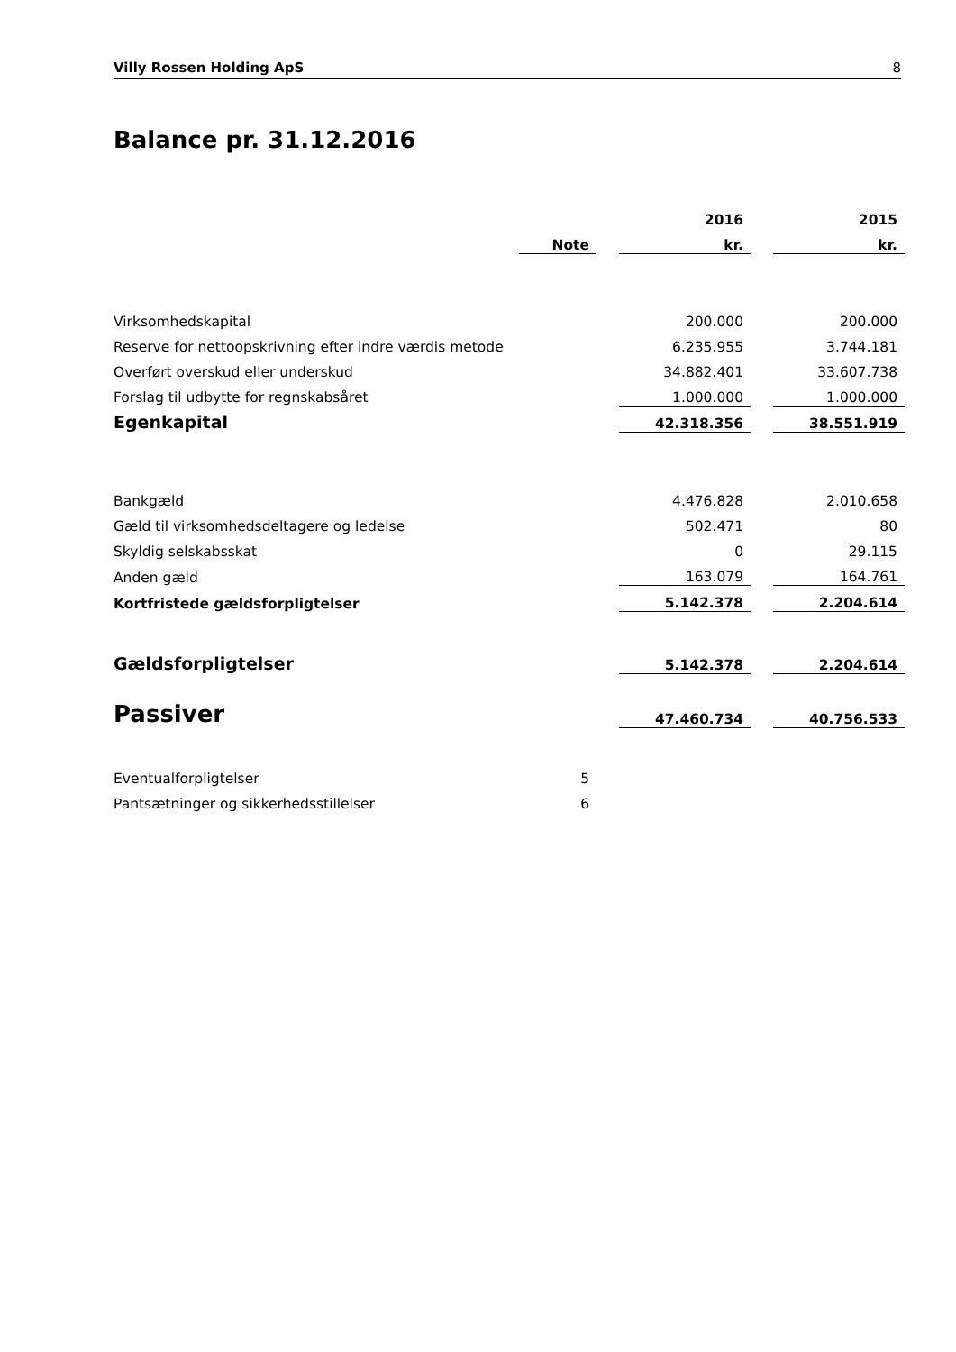Villy Rossen Holding ApS 8
Balance pr. 31.12.2016
| | | | 2016 | | 2015 |
| --- | --- | --- | --- | --- | --- |
| | Note | | kr. | | kr. |
| Virksomhedskapital | | | 200.000 | | 200.000 |
| Reserve for nettoopskrivning efter indre værdis metode | | | 6.235.955 | | 3.744.181 |
| Overført overskud eller underskud | | | 34.882.401 | | 33.607.738 |
| Forslag til udbytte for regnskabsåret | | | 1.000.000 | | 1.000.000 |
| Egenkapital | | | 42.318.356 | | 38.551.919 |
| Bankgæld | | | 4.476.828 | | 2.010.658 |
| Gæld til virksomhedsdeltagere og ledelse | | | 502.471 | | 80 |
| Skyldig selskabsskat | | | 0 | | 29.115 |
| Anden gæld | | | 163.079 | | 164.761 |
| Kortfristede gældsforpligtelser | | | 5.142.378 | | 2.204.614 |
| Gældsforpligtelser | | | 5.142.378 | | 2.204.614 |
| Passiver | | | 47.460.734 | | 40.756.533 |
| Eventualforpligtelser | 5 | | | | |
| Pantsætninger og sikkerhedsstillelser | 6 | | | | |